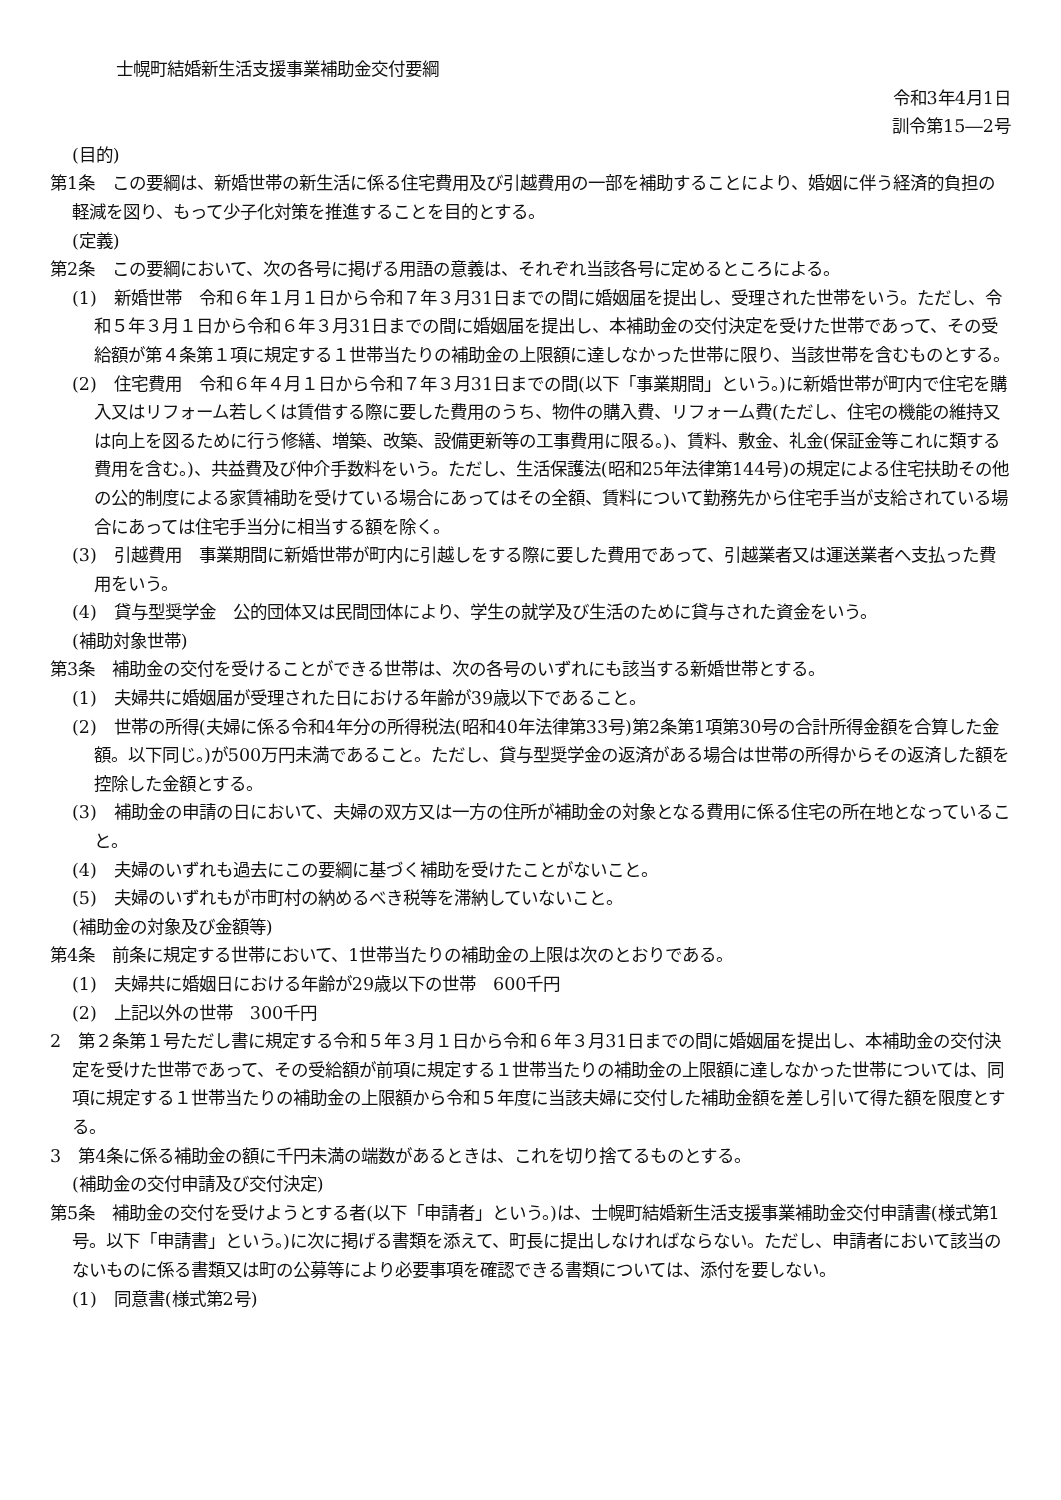士幌町結婚新生活支援事業補助金交付要綱
令和3年4月1日
訓令第15―2号
(目的)
第1条　この要綱は、新婚世帯の新生活に係る住宅費用及び引越費用の一部を補助することにより、婚姻に伴う経済的負担の軽減を図り、もって少子化対策を推進することを目的とする。
(定義)
第2条　この要綱において、次の各号に掲げる用語の意義は、それぞれ当該各号に定めるところによる。
(1)　新婚世帯　令和６年１月１日から令和７年３月31日までの間に婚姻届を提出し、受理された世帯をいう。ただし、令和５年３月１日から令和６年３月31日までの間に婚姻届を提出し、本補助金の交付決定を受けた世帯であって、その受給額が第４条第１項に規定する１世帯当たりの補助金の上限額に達しなかった世帯に限り、当該世帯を含むものとする。
(2)　住宅費用　令和６年４月１日から令和７年３月31日までの間(以下「事業期間」という。)に新婚世帯が町内で住宅を購入又はリフォーム若しくは賃借する際に要した費用のうち、物件の購入費、リフォーム費(ただし、住宅の機能の維持又は向上を図るために行う修繕、増築、改築、設備更新等の工事費用に限る。)、賃料、敷金、礼金(保証金等これに類する費用を含む。)、共益費及び仲介手数料をいう。ただし、生活保護法(昭和25年法律第144号)の規定による住宅扶助その他の公的制度による家賃補助を受けている場合にあってはその全額、賃料について勤務先から住宅手当が支給されている場合にあっては住宅手当分に相当する額を除く。
(3)　引越費用　事業期間に新婚世帯が町内に引越しをする際に要した費用であって、引越業者又は運送業者へ支払った費用をいう。
(4)　貸与型奨学金　公的団体又は民間団体により、学生の就学及び生活のために貸与された資金をいう。
(補助対象世帯)
第3条　補助金の交付を受けることができる世帯は、次の各号のいずれにも該当する新婚世帯とする。
(1)　夫婦共に婚姻届が受理された日における年齢が39歳以下であること。
(2)　世帯の所得(夫婦に係る令和4年分の所得税法(昭和40年法律第33号)第2条第1項第30号の合計所得金額を合算した金額。以下同じ。)が500万円未満であること。ただし、貸与型奨学金の返済がある場合は世帯の所得からその返済した額を控除した金額とする。
(3)　補助金の申請の日において、夫婦の双方又は一方の住所が補助金の対象となる費用に係る住宅の所在地となっていること。
(4)　夫婦のいずれも過去にこの要綱に基づく補助を受けたことがないこと。
(5)　夫婦のいずれもが市町村の納めるべき税等を滞納していないこと。
(補助金の対象及び金額等)
第4条　前条に規定する世帯において、1世帯当たりの補助金の上限は次のとおりである。
(1)　夫婦共に婚姻日における年齢が29歳以下の世帯　600千円
(2)　上記以外の世帯　300千円
2　第２条第１号ただし書に規定する令和５年３月１日から令和６年３月31日までの間に婚姻届を提出し、本補助金の交付決定を受けた世帯であって、その受給額が前項に規定する１世帯当たりの補助金の上限額に達しなかった世帯については、同項に規定する１世帯当たりの補助金の上限額から令和５年度に当該夫婦に交付した補助金額を差し引いて得た額を限度とする。
3　第4条に係る補助金の額に千円未満の端数があるときは、これを切り捨てるものとする。
(補助金の交付申請及び交付決定)
第5条　補助金の交付を受けようとする者(以下「申請者」という。)は、士幌町結婚新生活支援事業補助金交付申請書(様式第1号。以下「申請書」という。)に次に掲げる書類を添えて、町長に提出しなければならない。ただし、申請者において該当のないものに係る書類又は町の公募等により必要事項を確認できる書類については、添付を要しない。
(1)　同意書(様式第2号)